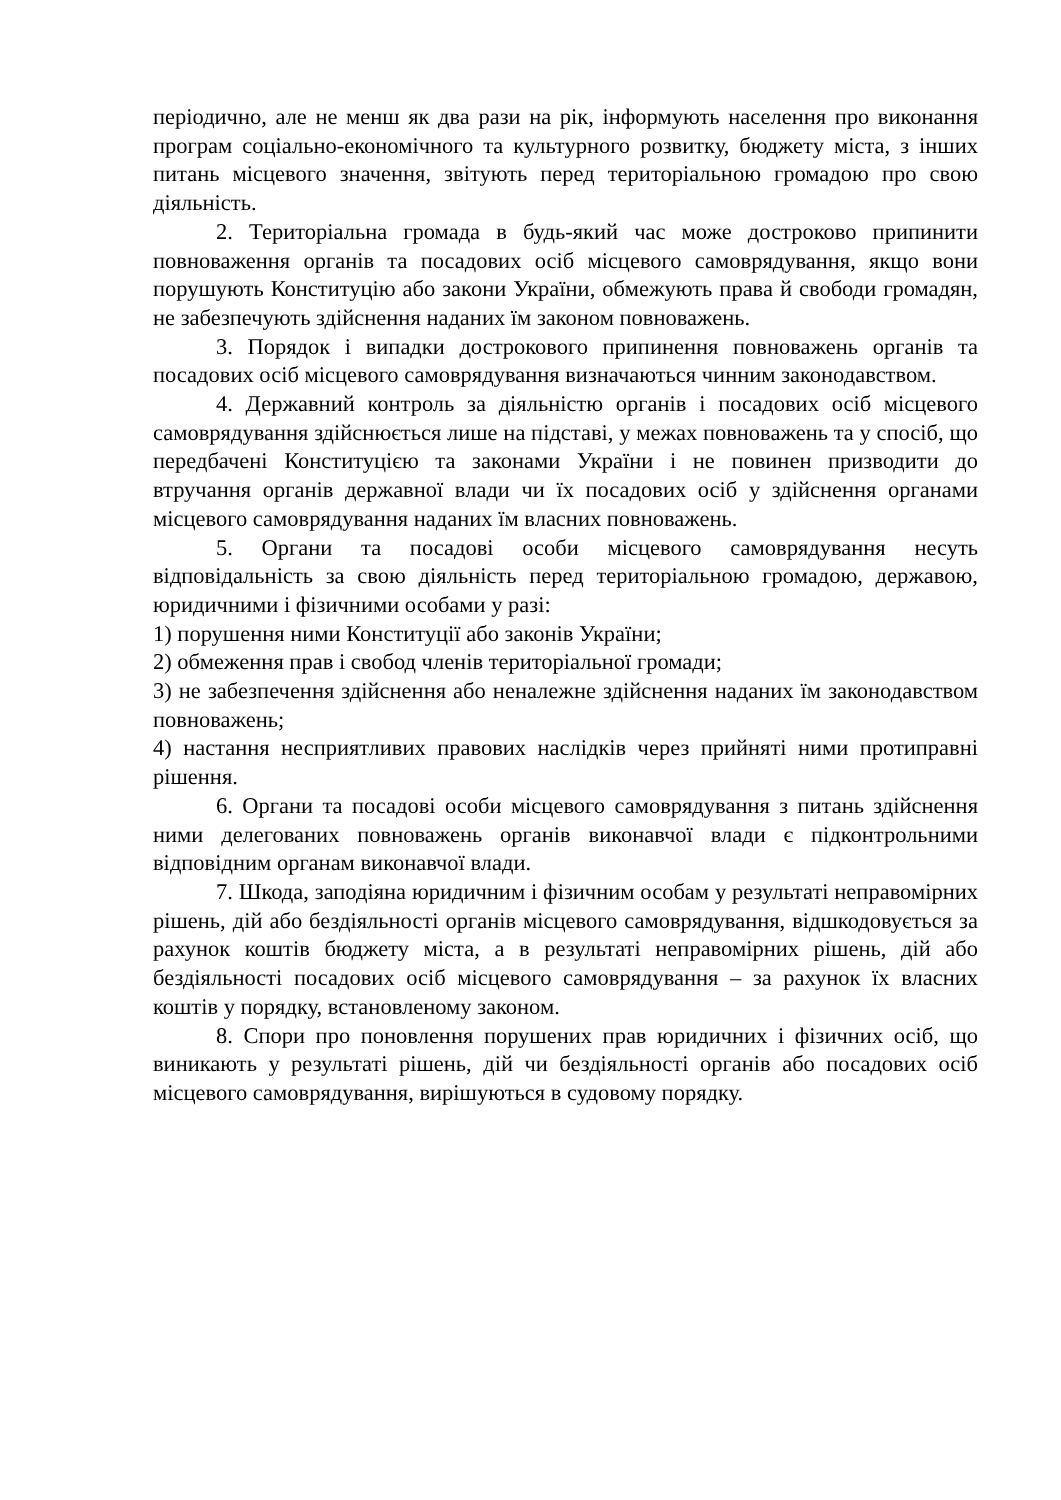періодично, але не менш як два рази на рік, інформують населення про виконання програм соціально-економічного та культурного розвитку, бюджету міста, з інших питань місцевого значення, звітують перед територіальною громадою про свою діяльність.
2. Територіальна громада в будь-який час може достроково припинити повноваження органів та посадових осіб місцевого самоврядування, якщо вони порушують Конституцію або закони України, обмежують права й свободи громадян, не забезпечують здійснення наданих їм законом повноважень.
3. Порядок і випадки дострокового припинення повноважень органів та посадових осіб місцевого самоврядування визначаються чинним законодавством.
4. Державний контроль за діяльністю органів і посадових осіб місцевого самоврядування здійснюється лише на підставі, у межах повноважень та у спосіб, що передбачені Конституцією та законами України і не повинен призводити до втручання органів державної влади чи їх посадових осіб у здійснення органами місцевого самоврядування наданих їм власних повноважень.
5. Органи та посадові особи місцевого самоврядування несуть відповідальність за свою діяльність перед територіальною громадою, державою, юридичними і фізичними особами у разі:
1) порушення ними Конституції або законів України;
2) обмеження прав і свобод членів територіальної громади;
3) не забезпечення здійснення або неналежне здійснення наданих їм законодавством повноважень;
4) настання несприятливих правових наслідків через прийняті ними протиправні рішення.
6. Органи та посадові особи місцевого самоврядування з питань здійснення ними делегованих повноважень органів виконавчої влади є підконтрольними відповідним органам виконавчої влади.
7. Шкода, заподіяна юридичним і фізичним особам у результаті неправомірних рішень, дій або бездіяльності органів місцевого самоврядування, відшкодовується за рахунок коштів бюджету міста, а в результаті неправомірних рішень, дій або бездіяльності посадових осіб місцевого самоврядування – за рахунок їх власних коштів у порядку, встановленому законом.
8. Спори про поновлення порушених прав юридичних і фізичних осіб, що виникають у результаті рішень, дій чи бездіяльності органів або посадових осіб місцевого самоврядування, вирішуються в судовому порядку.